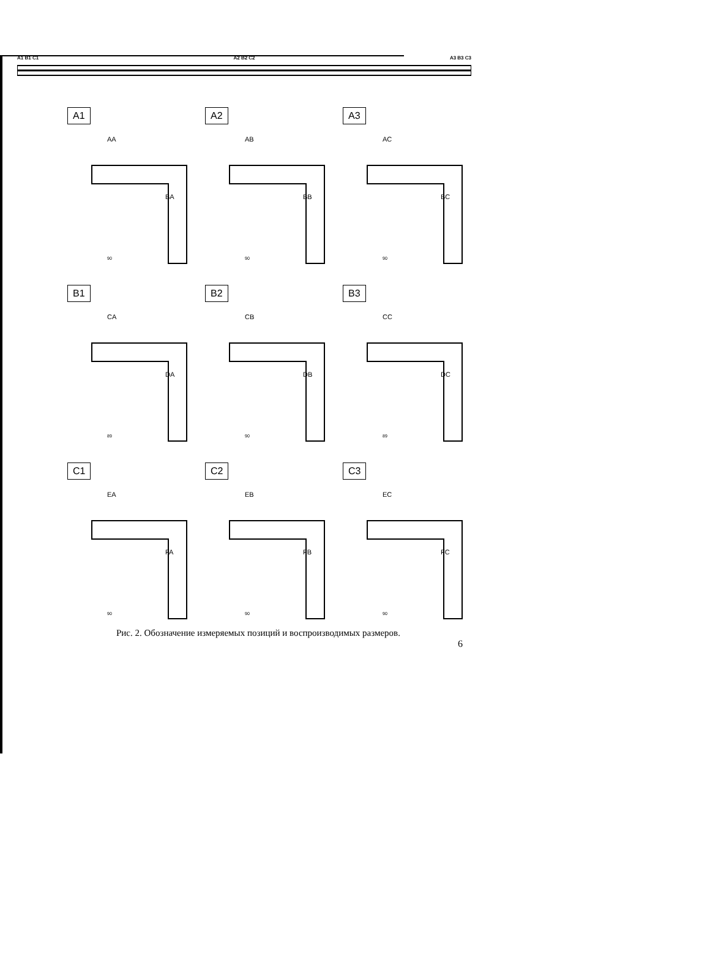A1 B1 C1 A2 B2 C2 A3 B3 C3
A1
AA
BA
90
A2
AB
BB
90
A3
AC
BC
90
B1
CA
DA
89
B2
CB
DB
90
B3
CC
DC
89
C1
EA
FA
90
C2
EB
FB
90
C3
EC
FC
90
Рис. 2. Обозначение измеряемых позиций и воспроизводимых размеров.
6